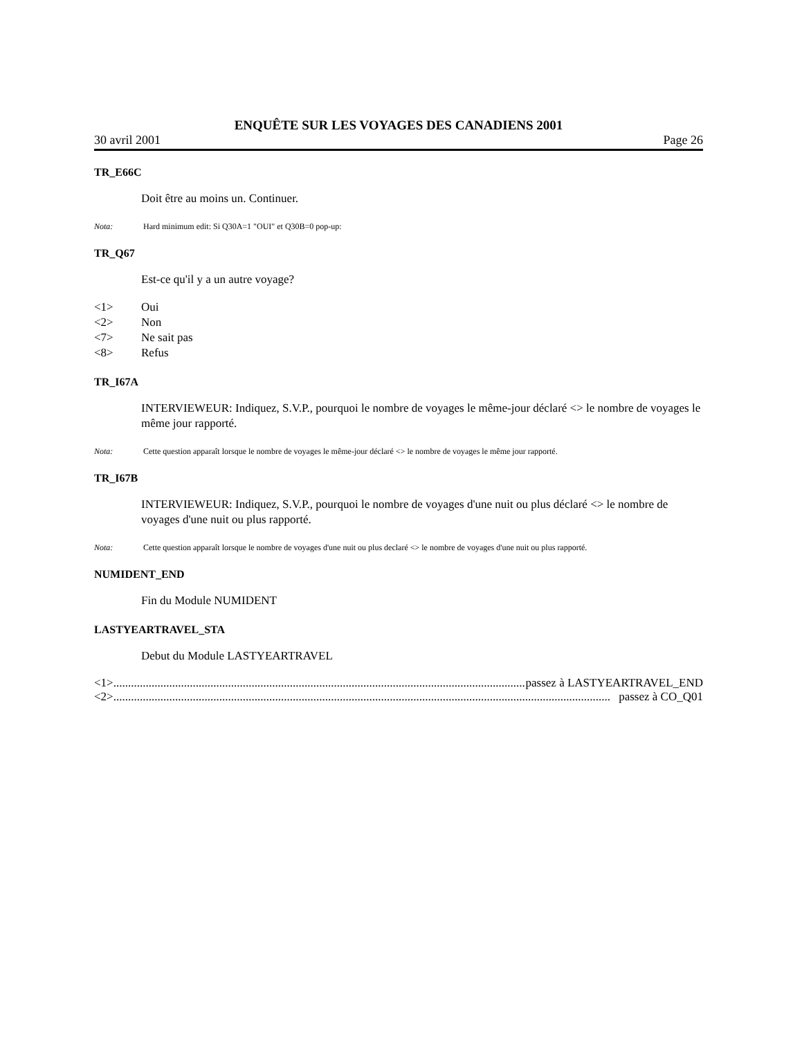ENQUÊTE SUR LES VOYAGES DES CANADIENS 2001
30 avril 2001 Page 26
TR_E66C
Doit être au moins un. Continuer.
Nota: Hard minimum edit: Si Q30A=1 "OUI" et Q30B=0 pop-up:
TR_Q67
Est-ce qu'il y a un autre voyage?
<1> Oui
<2> Non
<7> Ne sait pas
<8> Refus
TR_I67A
INTERVIEWEUR: Indiquez, S.V.P., pourquoi le nombre de voyages le même-jour déclaré <> le nombre de voyages le même jour rapporté.
Nota: Cette question apparaît lorsque le nombre de voyages le même-jour déclaré <> le nombre de voyages le même jour rapporté.
TR_I67B
INTERVIEWEUR: Indiquez, S.V.P., pourquoi le nombre de voyages d'une nuit ou plus déclaré <> le nombre de voyages d'une nuit ou plus rapporté.
Nota: Cette question apparaît lorsque le nombre de voyages d'une nuit ou plus declaré <> le nombre de voyages d'une nuit ou plus rapporté.
NUMIDENT_END
Fin du Module NUMIDENT
LASTYEARTRAVEL_STA
Debut du Module LASTYEARTRAVEL
<1>......................................................................................................................................................... passez à LASTYEARTRAVEL_END
<2>......................................................................................................................................................................... passez à CO_Q01